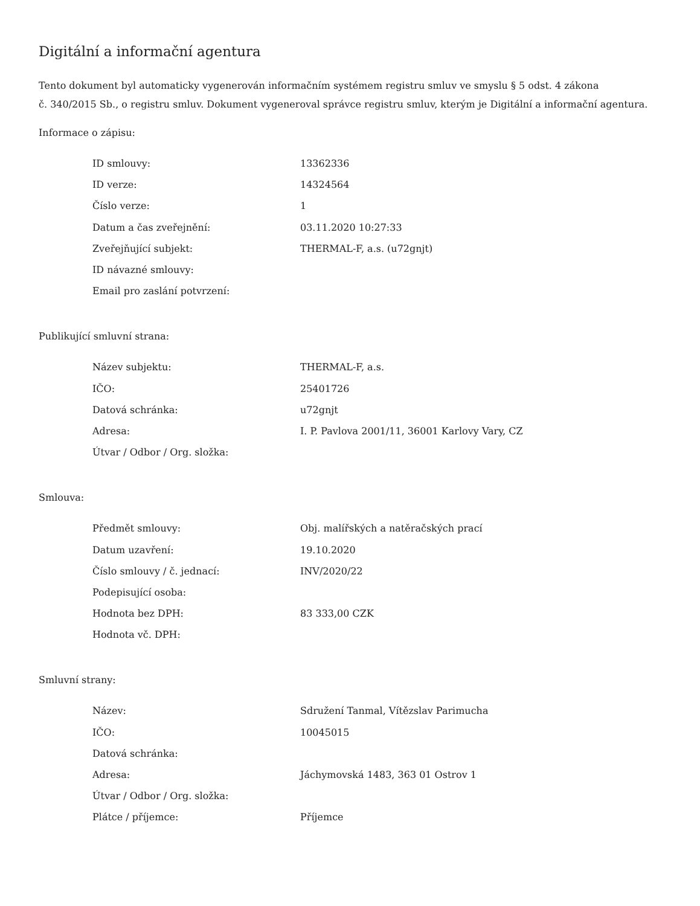Digitální a informační agentura
Tento dokument byl automaticky vygenerován informačním systémem registru smluv ve smyslu § 5 odst. 4 zákona
č. 340/2015 Sb., o registru smluv. Dokument vygeneroval správce registru smluv, kterým je Digitální a informační agentura.
Informace o zápisu:
| ID smlouvy: | 13362336 |
| ID verze: | 14324564 |
| Číslo verze: | 1 |
| Datum a čas zveřejnění: | 03.11.2020 10:27:33 |
| Zveřejňující subjekt: | THERMAL-F, a.s. (u72gnjt) |
| ID návazné smlouvy: | |
| Email pro zaslání potvrzení: | |
Publikující smluvní strana:
| Název subjektu: | THERMAL-F, a.s. |
| IČO: | 25401726 |
| Datová schránka: | u72gnjt |
| Adresa: | I. P. Pavlova 2001/11, 36001 Karlovy Vary, CZ |
| Útvar / Odbor / Org. složka: | |
Smlouva:
| Předmět smlouvy: | Obj. malířských a natěračských prací |
| Datum uzavření: | 19.10.2020 |
| Číslo smlouvy / č. jednací: | INV/2020/22 |
| Podepisující osoba: | |
| Hodnota bez DPH: | 83 333,00 CZK |
| Hodnota vč. DPH: | |
Smluvní strany:
| Název: | Sdružení Tanmal, Vítězslav Parimucha |
| IČO: | 10045015 |
| Datová schránka: | |
| Adresa: | Jáchymovská 1483, 363 01 Ostrov 1 |
| Útvar / Odbor / Org. složka: | |
| Plátce / příjemce: | Příjemce |